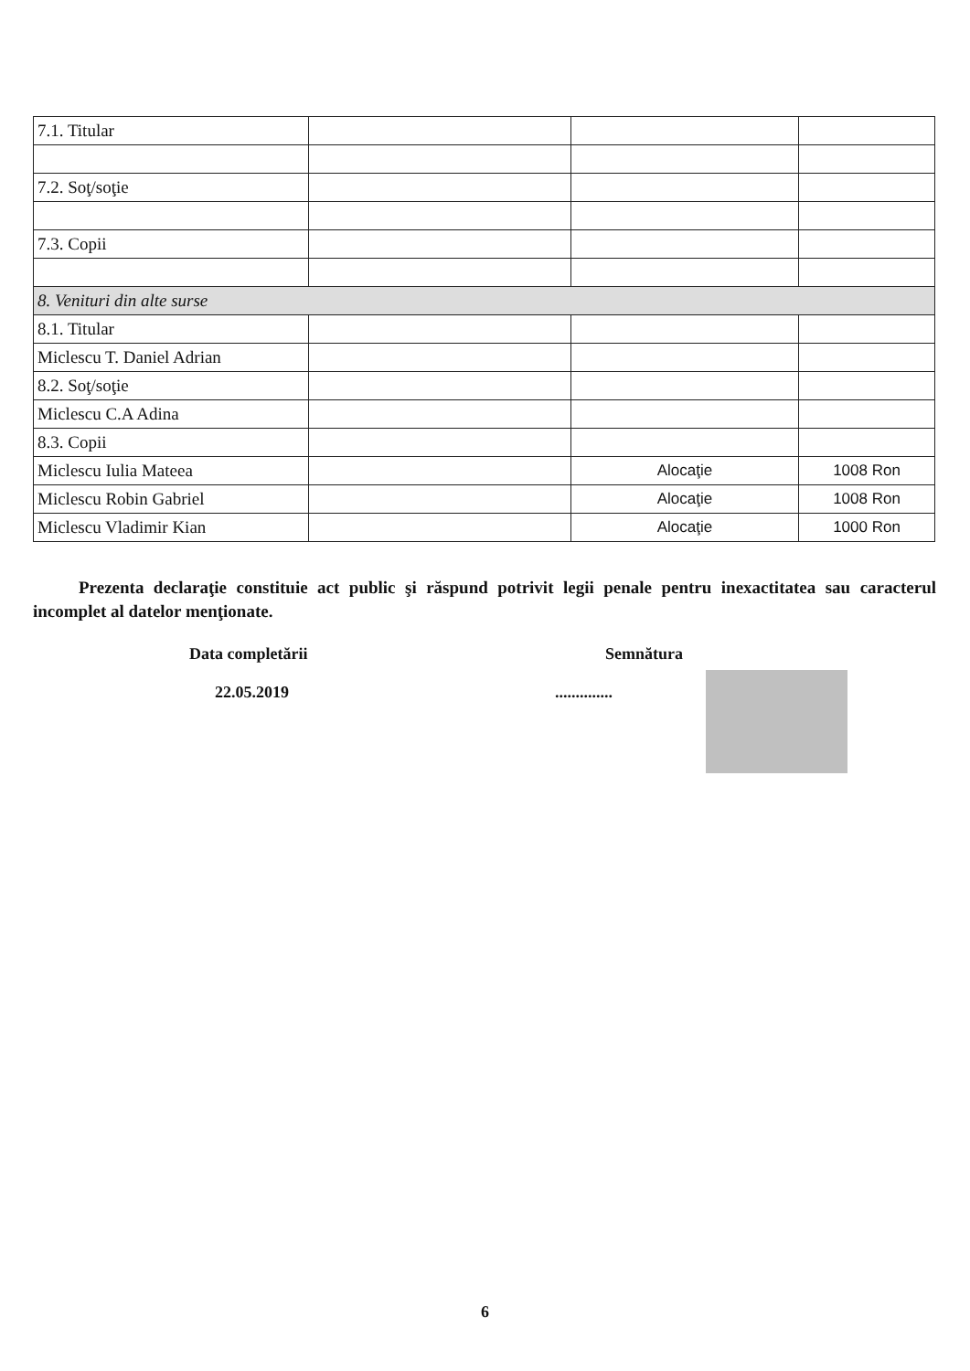| 7.1. Titular | | | |
| 7.2. Soţ/soţie | | | |
| 7.3. Copii | | | |
| 8. Venituri din alte surse | | | |
| 8.1. Titular | | | |
| Miclescu T. Daniel Adrian | | | |
| 8.2. Soţ/soţie | | | |
| Miclescu C.A Adina | | | |
| 8.3. Copii | | | |
| Miclescu Iulia Mateea | | Alocaţie | 1008 Ron |
| Miclescu Robin Gabriel | | Alocaţie | 1008 Ron |
| Miclescu Vladimir Kian | | Alocaţie | 1000 Ron |
Prezenta declaraţie constituie act public şi răspund potrivit legii penale pentru inexactitatea sau caracterul incomplet al datelor menţionate.
Data completării
22.05.2019
Semnătura
..............
6